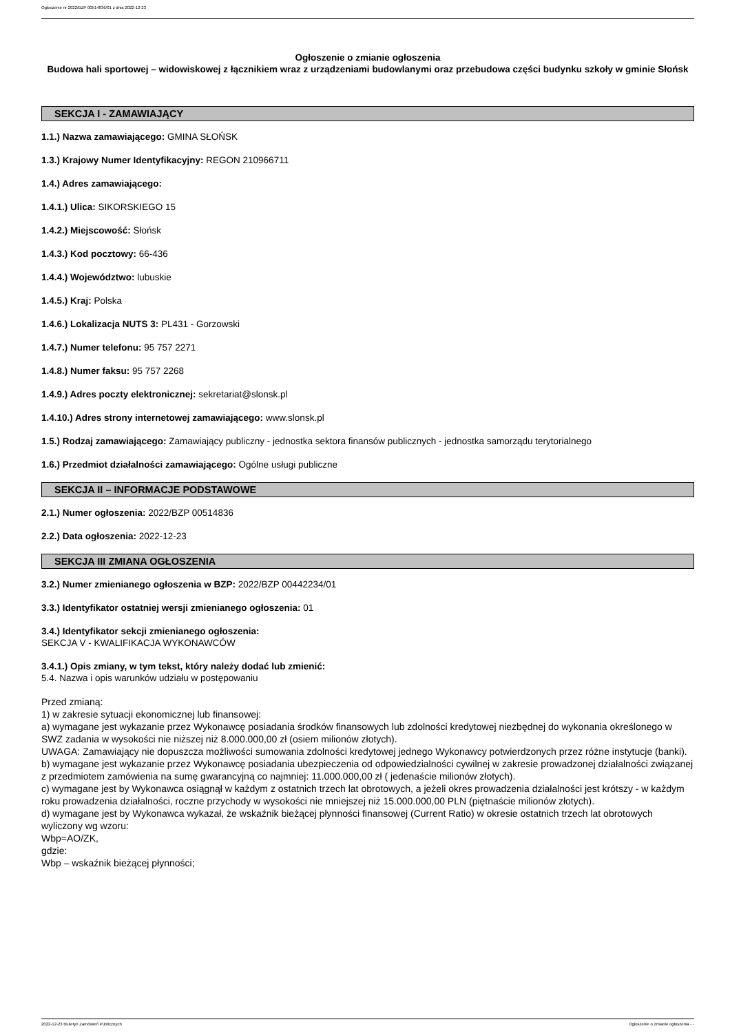Ogłoszenie nr 2022/BZP 00514836/01 z dnia 2022-12-23
Ogłoszenie o zmianie ogłoszenia
Budowa hali sportowej – widowiskowej z łącznikiem wraz z urządzeniami budowlanymi oraz przebudowa części budynku szkoły w gminie Słońsk
SEKCJA I - ZAMAWIAJĄCY
1.1.) Nazwa zamawiającego: GMINA SŁOŃSK
1.3.) Krajowy Numer Identyfikacyjny: REGON 210966711
1.4.) Adres zamawiającego:
1.4.1.) Ulica: SIKORSKIEGO 15
1.4.2.) Miejscowość: Słońsk
1.4.3.) Kod pocztowy: 66-436
1.4.4.) Województwo: lubuskie
1.4.5.) Kraj: Polska
1.4.6.) Lokalizacja NUTS 3: PL431 - Gorzowski
1.4.7.) Numer telefonu: 95 757 2271
1.4.8.) Numer faksu: 95 757 2268
1.4.9.) Adres poczty elektronicznej: sekretariat@slonsk.pl
1.4.10.) Adres strony internetowej zamawiającego: www.slonsk.pl
1.5.) Rodzaj zamawiającego: Zamawiający publiczny - jednostka sektora finansów publicznych - jednostka samorządu terytorialnego
1.6.) Przedmiot działalności zamawiającego: Ogólne usługi publiczne
SEKCJA II – INFORMACJE PODSTAWOWE
2.1.) Numer ogłoszenia: 2022/BZP 00514836
2.2.) Data ogłoszenia: 2022-12-23
SEKCJA III ZMIANA OGŁOSZENIA
3.2.) Numer zmienianego ogłoszenia w BZP: 2022/BZP 00442234/01
3.3.) Identyfikator ostatniej wersji zmienianego ogłoszenia: 01
3.4.) Identyfikator sekcji zmienianego ogłoszenia:
SEKCJA V - KWALIFIKACJA WYKONAWCÓW
3.4.1.) Opis zmiany, w tym tekst, który należy dodać lub zmienić:
5.4. Nazwa i opis warunków udziału w postępowaniu
Przed zmianą:
1) w zakresie sytuacji ekonomicznej lub finansowej:
a) wymagane jest wykazanie przez Wykonawcę posiadania środków finansowych lub zdolności kredytowej niezbędnej do wykonania określonego w SWZ zadania w wysokości nie niższej niż 8.000.000,00 zł (osiem milionów złotych).
UWAGA: Zamawiający nie dopuszcza możliwości sumowania zdolności kredytowej jednego Wykonawcy potwierdzonych przez różne instytucje (banki).
b) wymagane jest wykazanie przez Wykonawcę posiadania ubezpieczenia od odpowiedzialności cywilnej w zakresie prowadzonej działalności związanej z przedmiotem zamówienia na sumę gwarancyjną co najmniej: 11.000.000,00 zł ( jedenaście milionów złotych).
c) wymagane jest by Wykonawca osiągnął w każdym z ostatnich trzech lat obrotowych, a jeżeli okres prowadzenia działalności jest krótszy - w każdym roku prowadzenia działalności, roczne przychody w wysokości nie mniejszej niż 15.000.000,00 PLN (piętnaście milionów złotych).
d) wymagane jest by Wykonawca wykazał, że wskaźnik bieżącej płynności finansowej (Current Ratio) w okresie ostatnich trzech lat obrotowych wyliczony wg wzoru:
Wbp=AO/ZK,
gdzie:
Wbp – wskaźnik bieżącej płynności;
2022-12-23 Biuletyn Zamówień Publicznych Ogłoszenie o zmianie ogłoszenia - -